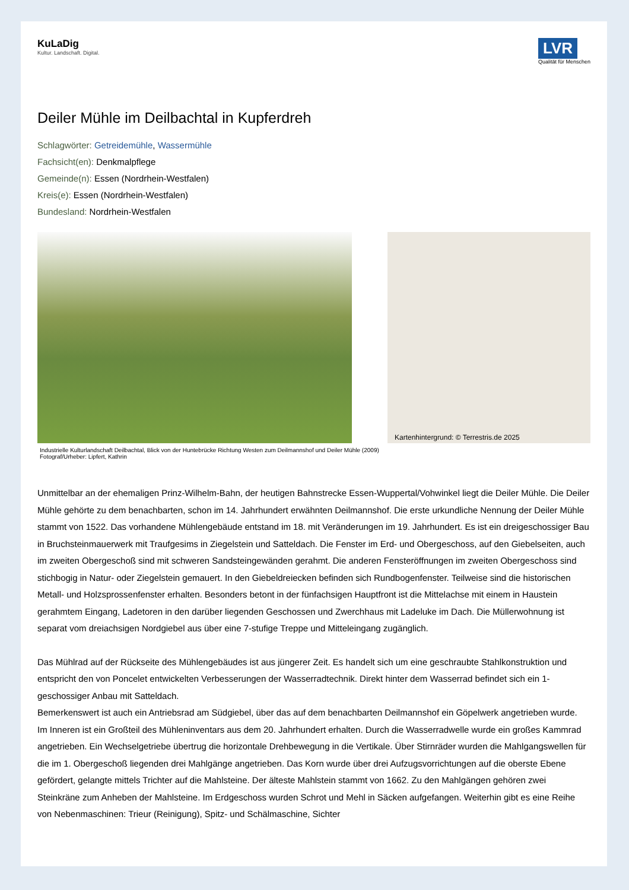KuLaDig
Kultur. Landschaft. Digital.
LVR
Qualität für Menschen
Deiler Mühle im Deilbachtal in Kupferdreh
Schlagwörter: Getreidemühle, Wassermühle
Fachsicht(en): Denkmalpflege
Gemeinde(n): Essen (Nordrhein-Westfalen)
Kreis(e): Essen (Nordrhein-Westfalen)
Bundesland: Nordrhein-Westfalen
Kartenhintergrund: © Terrestris.de 2025
Industrielle Kulturlandschaft Deilbachtal, Blick von der Huntebrücke Richtung Westen zum Deilmannshof und Deiler Mühle (2009)
Fotograf/Urheber: Lipfert, Kathrin
Unmittelbar an der ehemaligen Prinz-Wilhelm-Bahn, der heutigen Bahnstrecke Essen-Wuppertal/Vohwinkel liegt die Deiler Mühle. Die Deiler Mühle gehörte zu dem benachbarten, schon im 14. Jahrhundert erwähnten Deilmannshof. Die erste urkundliche Nennung der Deiler Mühle stammt von 1522. Das vorhandene Mühlengebäude entstand im 18. mit Veränderungen im 19. Jahrhundert. Es ist ein dreigeschossiger Bau in Bruchsteinmauerwerk mit Traufgesims in Ziegelstein und Satteldach. Die Fenster im Erd- und Obergeschoss, auf den Giebelseiten, auch im zweiten Obergeschoß sind mit schweren Sandsteingewänden gerahmt. Die anderen Fensteröffnungen im zweiten Obergeschoss sind stichbogig in Natur- oder Ziegelstein gemauert. In den Giebeldreiecken befinden sich Rundbogenfenster. Teilweise sind die historischen Metall- und Holzsprossenfenster erhalten. Besonders betont in der fünfachsigen Hauptfront ist die Mittelachse mit einem in Haustein gerahmtem Eingang, Ladetoren in den darüber liegenden Geschossen und Zwerchhaus mit Ladeluke im Dach. Die Müllerwohnung ist separat vom dreiachsigen Nordgiebel aus über eine 7-stufige Treppe und Mitteleingang zugänglich.
Das Mühlrad auf der Rückseite des Mühlengebäudes ist aus jüngerer Zeit. Es handelt sich um eine geschraubte Stahlkonstruktion und entspricht den von Poncelet entwickelten Verbesserungen der Wasserradtechnik. Direkt hinter dem Wasserrad befindet sich ein 1-geschossiger Anbau mit Satteldach.
Bemerkenswert ist auch ein Antriebsrad am Südgiebel, über das auf dem benachbarten Deilmannshof ein Göpelwerk angetrieben wurde.
Im Inneren ist ein Großteil des Mühleninventars aus dem 20. Jahrhundert erhalten. Durch die Wasserradwelle wurde ein großes Kammrad angetrieben. Ein Wechselgetriebe übertrug die horizontale Drehbewegung in die Vertikale. Über Stirnräder wurden die Mahlgangswellen für die im 1. Obergeschoß liegenden drei Mahlgänge angetrieben. Das Korn wurde über drei Aufzugsvorrichtungen auf die oberste Ebene gefördert, gelangte mittels Trichter auf die Mahlsteine. Der älteste Mahlstein stammt von 1662. Zu den Mahlgängen gehören zwei Steinkräne zum Anheben der Mahlsteine. Im Erdgeschoss wurden Schrot und Mehl in Säcken aufgefangen. Weiterhin gibt es eine Reihe von Nebenmaschinen: Trieur (Reinigung), Spitz- und Schälmaschine, Sichter